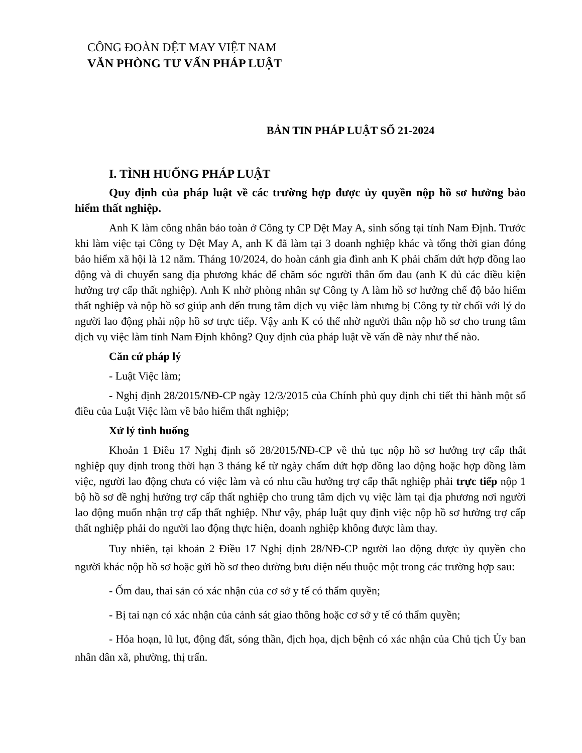CÔNG ĐOÀN DỆT MAY VIỆT NAM
VĂN PHÒNG TƯ VẤN PHÁP LUẬT
BẢN TIN PHÁP LUẬT SỐ 21-2024
I. TÌNH HUỐNG PHÁP LUẬT
Quy định của pháp luật về các trường hợp được ủy quyền nộp hồ sơ hưởng bảo hiểm thất nghiệp.
Anh K làm công nhân bảo toàn ở Công ty CP Dệt May A, sinh sống tại tỉnh Nam Định. Trước khi làm việc tại Công ty Dệt May A, anh K đã làm tại 3 doanh nghiệp khác và tổng thời gian đóng bảo hiểm xã hội là 12 năm. Tháng 10/2024, do hoàn cảnh gia đình anh K phải chấm dứt hợp đồng lao động và di chuyển sang địa phương khác để chăm sóc người thân ốm đau (anh K đủ các điều kiện hưởng trợ cấp thất nghiệp). Anh K nhờ phòng nhân sự Công ty A làm hồ sơ hưởng chế độ bảo hiểm thất nghiệp và nộp hồ sơ giúp anh đến trung tâm dịch vụ việc làm nhưng bị Công ty từ chối với lý do người lao động phải nộp hồ sơ trực tiếp. Vậy anh K có thể nhờ người thân nộp hồ sơ cho trung tâm dịch vụ việc làm tỉnh Nam Định không? Quy định của pháp luật về vấn đề này như thế nào.
Căn cứ pháp lý
- Luật Việc làm;
- Nghị định 28/2015/NĐ-CP ngày 12/3/2015 của Chính phủ quy định chi tiết thi hành một số điều của Luật Việc làm về bảo hiểm thất nghiệp;
Xử lý tình huống
Khoản 1 Điều 17 Nghị định số 28/2015/NĐ-CP về thủ tục nộp hồ sơ hưởng trợ cấp thất nghiệp quy định trong thời hạn 3 tháng kể từ ngày chấm dứt hợp đồng lao động hoặc hợp đồng làm việc, người lao động chưa có việc làm và có nhu cầu hưởng trợ cấp thất nghiệp phải trực tiếp nộp 1 bộ hồ sơ đề nghị hưởng trợ cấp thất nghiệp cho trung tâm dịch vụ việc làm tại địa phương nơi người lao động muốn nhận trợ cấp thất nghiệp. Như vậy, pháp luật quy định việc nộp hồ sơ hưởng trợ cấp thất nghiệp phải do người lao động thực hiện, doanh nghiệp không được làm thay.
Tuy nhiên, tại khoản 2 Điều 17 Nghị định 28/NĐ-CP người lao động được ủy quyền cho người khác nộp hồ sơ hoặc gửi hồ sơ theo đường bưu điện nếu thuộc một trong các trường hợp sau:
- Ốm đau, thai sản có xác nhận của cơ sở y tế có thẩm quyền;
- Bị tai nạn có xác nhận của cảnh sát giao thông hoặc cơ sở y tế có thẩm quyền;
- Hỏa hoạn, lũ lụt, động đất, sóng thần, địch họa, dịch bệnh có xác nhận của Chủ tịch Ủy ban nhân dân xã, phường, thị trấn.